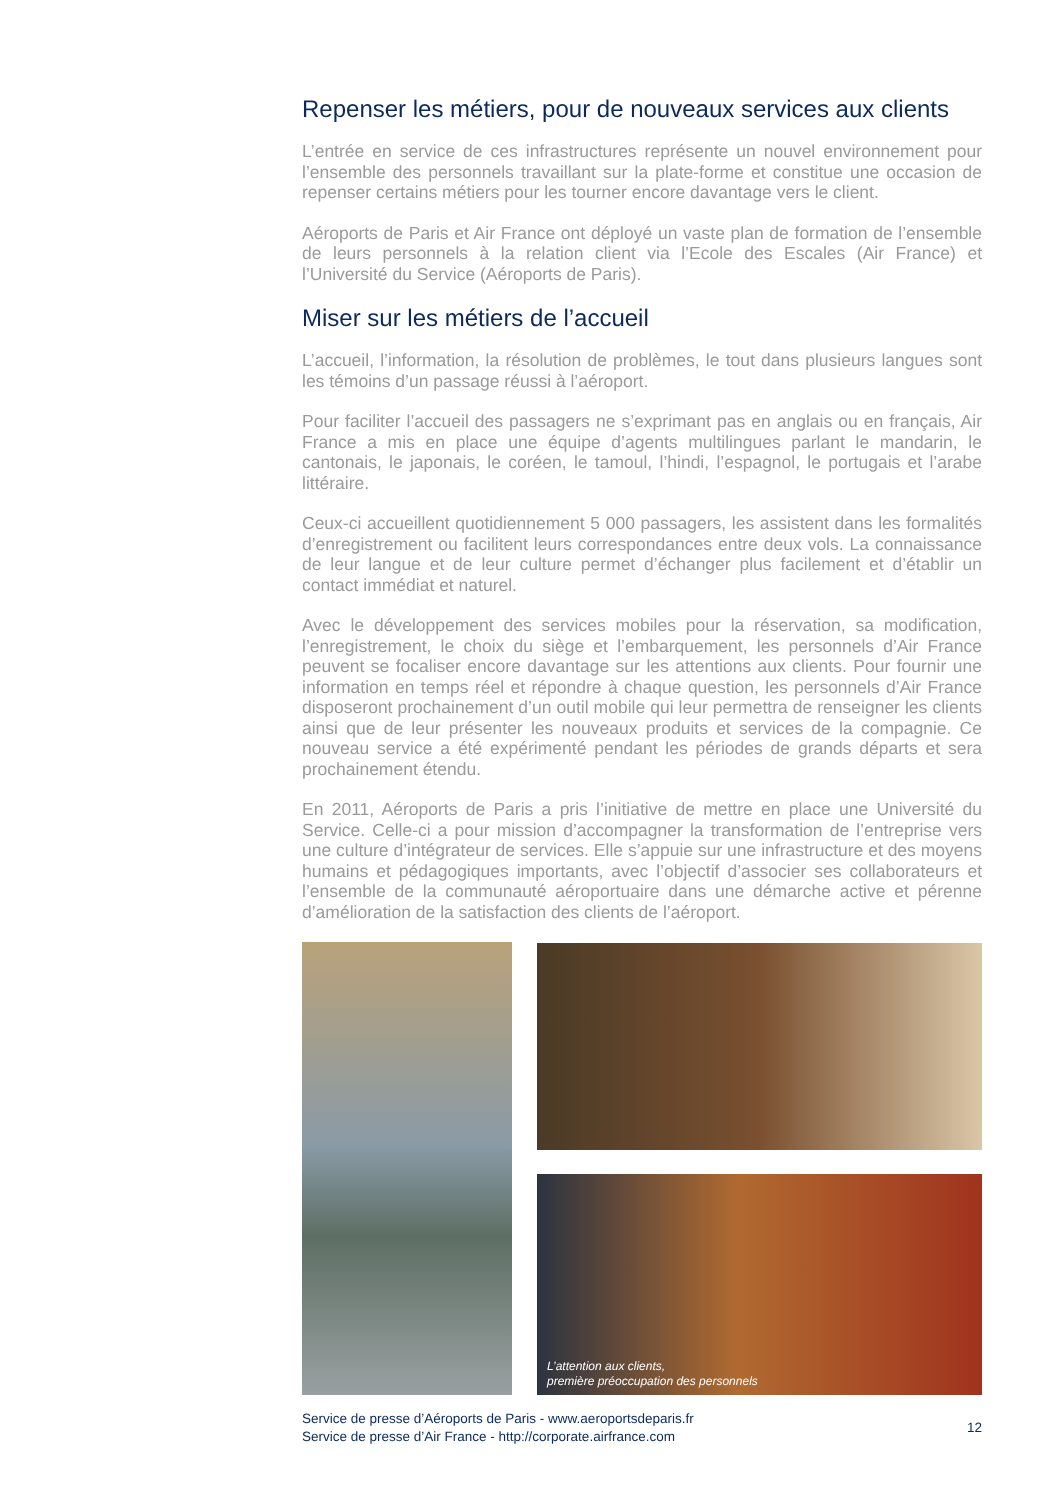Repenser les métiers, pour de nouveaux services aux clients
L’entrée en service de ces infrastructures représente un nouvel environnement pour l’ensemble des personnels travaillant sur la plate-forme et constitue une occasion de repenser certains métiers pour les tourner encore davantage vers le client.
Aéroports de Paris et Air France ont déployé un vaste plan de formation de l’ensemble de leurs personnels à la relation client via l’Ecole des Escales (Air France) et l’Université du Service (Aéroports de Paris).
Miser sur les métiers de l’accueil
L’accueil, l’information, la résolution de problèmes, le tout dans plusieurs langues sont les témoins d’un passage réussi à l’aéroport.
Pour faciliter l’accueil des passagers ne s’exprimant pas en anglais ou en français, Air France a mis en place une équipe d’agents multilingues parlant le mandarin, le cantonais, le japonais, le coréen, le tamoul, l’hindi, l’espagnol, le portugais et l’arabe littéraire.
Ceux-ci accueillent quotidiennement 5 000 passagers, les assistent dans les formalités d’enregistrement ou facilitent leurs correspondances entre deux vols. La connaissance de leur langue et de leur culture permet d’échanger plus facilement et d’établir un contact immédiat et naturel.
Avec le développement des services mobiles pour la réservation, sa modification, l’enregistrement, le choix du siège et l’embarquement, les personnels d’Air France peuvent se focaliser encore davantage sur les attentions aux clients. Pour fournir une information en temps réel et répondre à chaque question, les personnels d’Air France disposeront prochainement d’un outil mobile qui leur permettra de renseigner les clients ainsi que de leur présenter les nouveaux produits et services de la compagnie. Ce nouveau service a été expérimenté pendant les périodes de grands départs et sera prochainement étendu.
En 2011, Aéroports de Paris a pris l’initiative de mettre en place une Université du Service. Celle-ci a pour mission d’accompagner la transformation de l’entreprise vers une culture d’intégrateur de services. Elle s’appuie sur une infrastructure et des moyens humains et pédagogiques importants, avec l’objectif d’associer ses collaborateurs et l’ensemble de la communauté aéroportuaire dans une démarche active et pérenne d’amélioration de la satisfaction des clients de l’aéroport.
L’attention aux clients,
première préoccupation des personnels
Service de presse d’Aéroports de Paris - www.aeroportsdeparis.fr
Service de presse d’Air France - http://corporate.airfrance.com
12